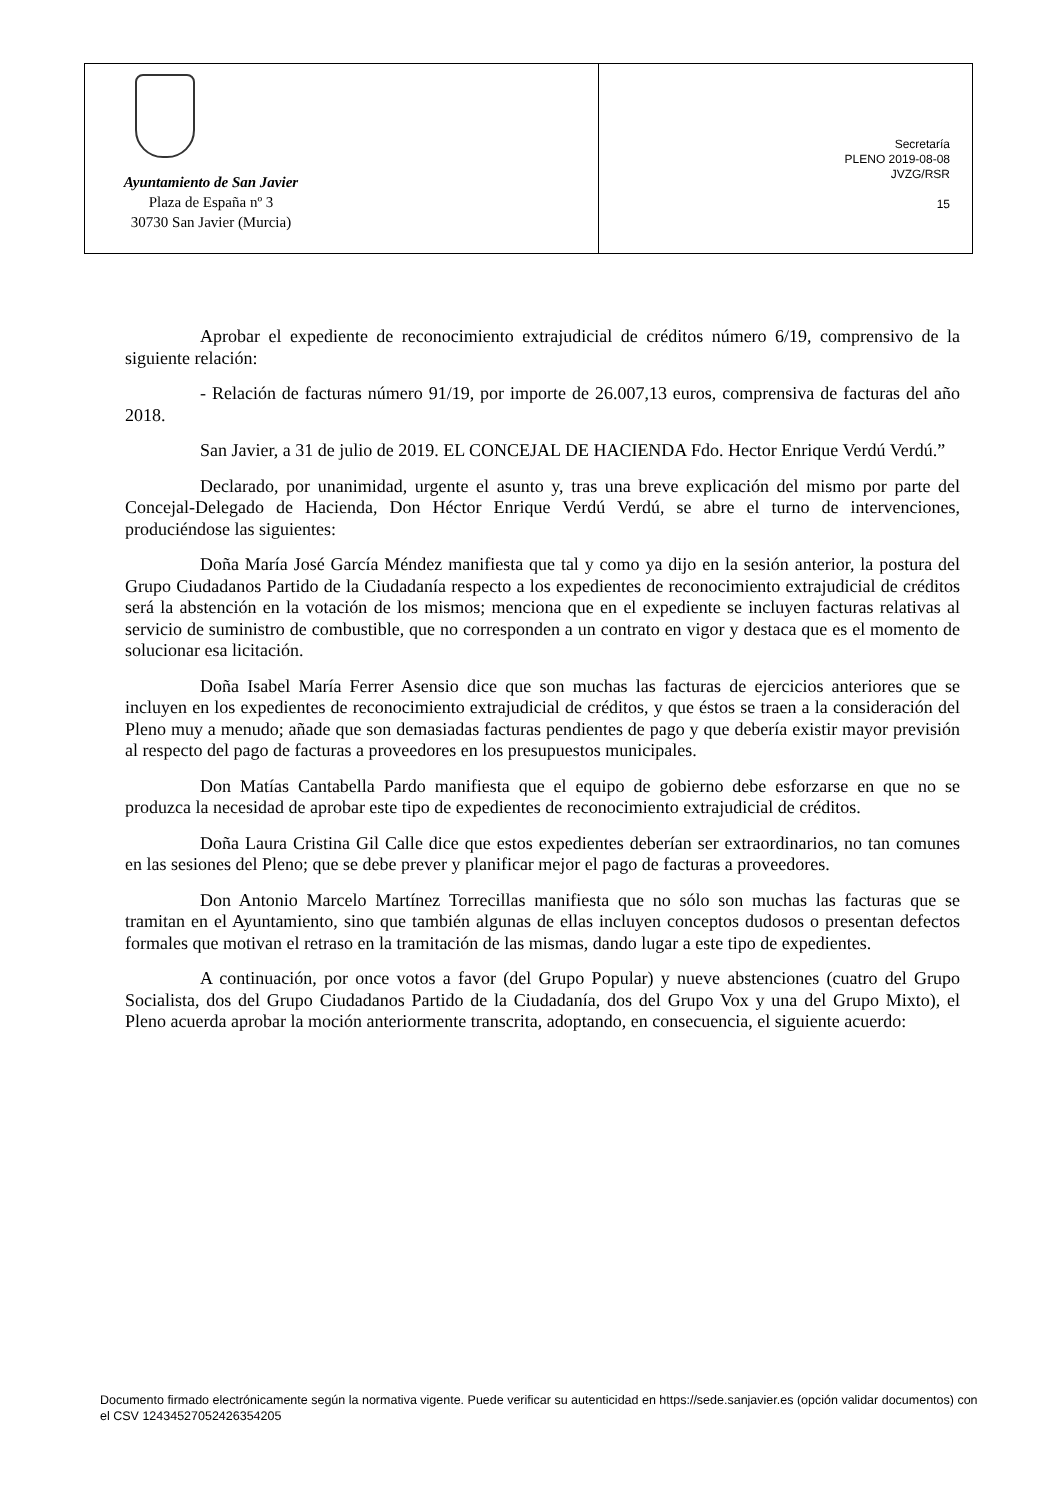Ayuntamiento de San Javier
Plaza de España nº 3
30730 San Javier (Murcia)
Secretaría
PLENO 2019-08-08
JVZG/RSR
15
Aprobar el expediente de reconocimiento extrajudicial de créditos número 6/19, comprensivo de la siguiente relación:
- Relación de facturas número 91/19, por importe de 26.007,13 euros, comprensiva de facturas del año 2018.
San Javier, a 31 de julio de 2019. EL CONCEJAL DE HACIENDA Fdo. Hector Enrique Verdú Verdú.”
Declarado, por unanimidad, urgente el asunto y, tras una breve explicación del mismo por parte del Concejal-Delegado de Hacienda, Don Héctor Enrique Verdú Verdú, se abre el turno de intervenciones, produciéndose las siguientes:
Doña María José García Méndez manifiesta que tal y como ya dijo en la sesión anterior, la postura del Grupo Ciudadanos Partido de la Ciudadanía respecto a los expedientes de reconocimiento extrajudicial de créditos será la abstención en la votación de los mismos; menciona que en el expediente se incluyen facturas relativas al servicio de suministro de combustible, que no corresponden a un contrato en vigor y destaca que es el momento de solucionar esa licitación.
Doña Isabel María Ferrer Asensio dice que son muchas las facturas de ejercicios anteriores que se incluyen en los expedientes de reconocimiento extrajudicial de créditos, y que éstos se traen a la consideración del Pleno muy a menudo; añade que son demasiadas facturas pendientes de pago y que debería existir mayor previsión al respecto del pago de facturas a proveedores en los presupuestos municipales.
Don Matías Cantabella Pardo manifiesta que el equipo de gobierno debe esforzarse en que no se produzca la necesidad de aprobar este tipo de expedientes de reconocimiento extrajudicial de créditos.
Doña Laura Cristina Gil Calle dice que estos expedientes deberían ser extraordinarios, no tan comunes en las sesiones del Pleno; que se debe prever y planificar mejor el pago de facturas a proveedores.
Don Antonio Marcelo Martínez Torrecillas manifiesta que no sólo son muchas las facturas que se tramitan en el Ayuntamiento, sino que también algunas de ellas incluyen conceptos dudosos o presentan defectos formales que motivan el retraso en la tramitación de las mismas, dando lugar a este tipo de expedientes.
A continuación, por once votos a favor (del Grupo Popular) y nueve abstenciones (cuatro del Grupo Socialista, dos del Grupo Ciudadanos Partido de la Ciudadanía, dos del Grupo Vox y una del Grupo Mixto), el Pleno acuerda aprobar la moción anteriormente transcrita, adoptando, en consecuencia, el siguiente acuerdo:
Documento firmado electrónicamente según la normativa vigente. Puede verificar su autenticidad en https://sede.sanjavier.es (opción validar documentos) con el CSV 12434527052426354205